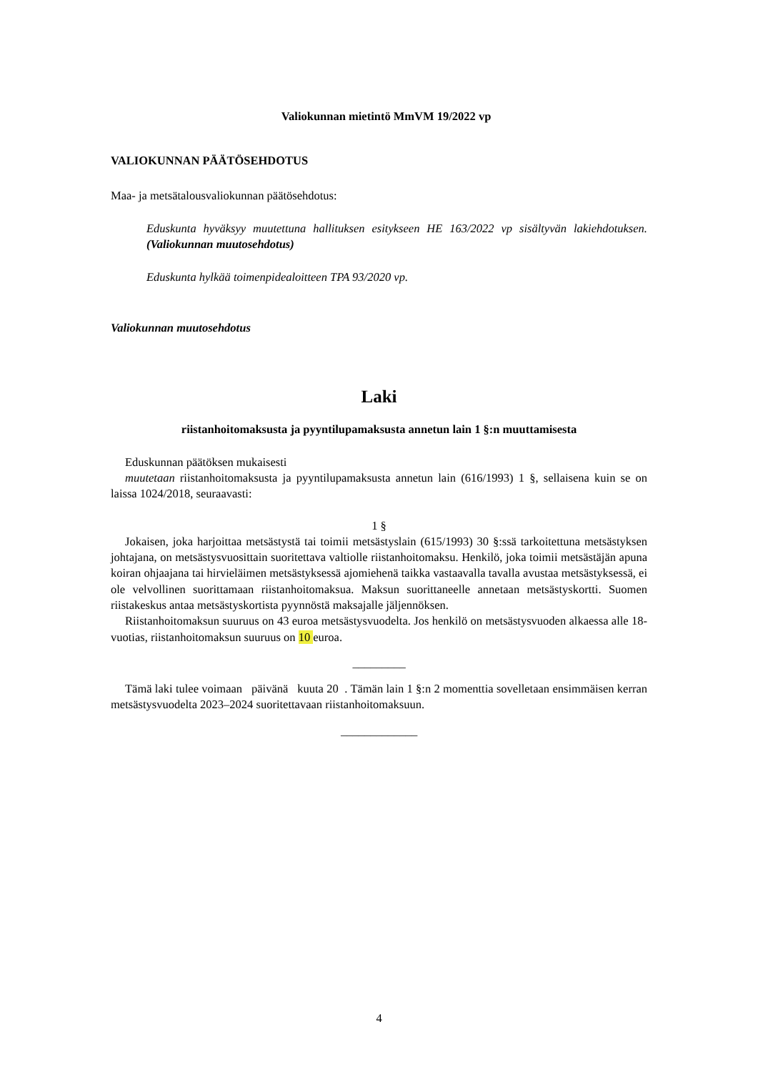Valiokunnan mietintö MmVM 19/2022 vp
VALIOKUNNAN PÄÄTÖSEHDOTUS
Maa- ja metsätalousvaliokunnan päätösehdotus:
Eduskunta hyväksyy muutettuna hallituksen esitykseen HE 163/2022 vp sisältyvän lakiehdotuksen. (Valiokunnan muutosehdotus)
Eduskunta hylkää toimenpidealoitteen TPA 93/2020 vp.
Valiokunnan muutosehdotus
Laki
riistanhoitomaksusta ja pyyntilupamaksusta annetun lain 1 §:n muuttamisesta
Eduskunnan päätöksen mukaisesti
muutetaan riistanhoitomaksusta ja pyyntilupamaksusta annetun lain (616/1993) 1 §, sellaisena kuin se on laissa 1024/2018, seuraavasti:
1 §
Jokaisen, joka harjoittaa metsästystä tai toimii metsästyslain (615/1993) 30 §:ssä tarkoitettuna metsästyksen johtajana, on metsästysvuosittain suoritettava valtiolle riistanhoitomaksu. Henkilö, joka toimii metsästäjän apuna koiran ohjaajana tai hirvieläimen metsästyksessä ajomiehenä taikka vastaavalla tavalla avustaa metsästyksessä, ei ole velvollinen suorittamaan riistanhoitomaksua. Maksun suorittaneelle annetaan metsästyskortti. Suomen riistakeskus antaa metsästyskortista pyynnöstä maksajalle jäljennöksen.
Riistanhoitomaksun suuruus on 43 euroa metsästysvuodelta. Jos henkilö on metsästysvuoden alkaessa alle 18-vuotias, riistanhoitomaksun suuruus on 10 euroa.
_________
Tämä laki tulee voimaan päivänä kuuta 20 . Tämän lain 1 §:n 2 momenttia sovelletaan ensimmäisen kerran metsästysvuodelta 2023–2024 suoritettavaan riistanhoitomaksuun.
_____________
4